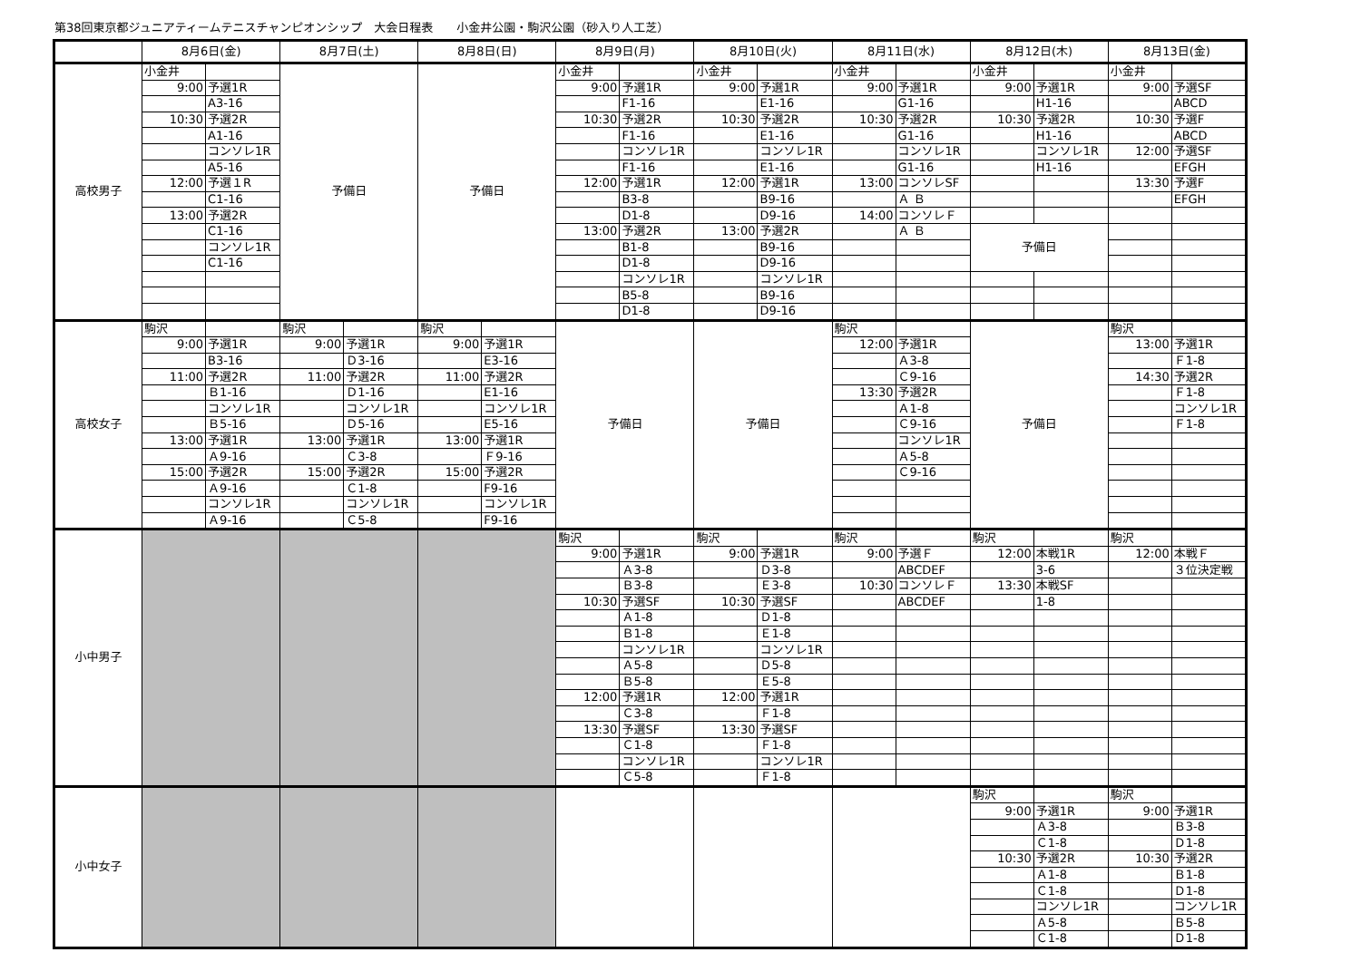第38回東京都ジュニアティームテニスチャンピオンシップ　大会日程表　　小金井公園・駒沢公園（砂入り人工芝）
| | 8月6日(金) | | 8月7日(土) | | 8月8日(日) | | 8月9日(月) | | 8月10日(火) | | 8月11日(水) | | 8月12日(木) | | 8月13日(金) | |
| --- | --- | --- | --- | --- | --- | --- | --- | --- | --- | --- | --- | --- | --- | --- | --- | --- |
| 高校男子 | 小金井 | | 予備日 | | 予備日 | | 小金井 | | 小金井 | | 小金井 | | 小金井 | | 小金井 | |
| | 9:00 | 予選1R | | | | | 9:00 | 予選1R | 9:00 | 予選1R | 9:00 | 予選1R | 9:00 | 予選1R | 9:00 | 予選SF |
| | | A3-16 | | | | | | F1-16 | | E1-16 | | G1-16 | | H1-16 | | ABCD |
| | 10:30 | 予選2R | | | | | 10:30 | 予選2R | 10:30 | 予選2R | 10:30 | 予選2R | 10:30 | 予選2R | 10:30 | 予選F |
| | | A1-16 | | | | | | F1-16 | | E1-16 | | G1-16 | | H1-16 | | ABCD |
| | | コンソレ1R | | | | | | コンソレ1R | | コンソレ1R | | コンソレ1R | | コンソレ1R | 12:00 | 予選SF |
| | | A5-16 | | | | | | F1-16 | | E1-16 | | G1-16 | | H1-16 | | EFGH |
| | 12:00 | 予選１R | | | | | 12:00 | 予選1R | 12:00 | 予選1R | 13:00 | コンソレSF | | | 13:30 | 予選F |
| | | C1-16 | | | | | | B3-8 | | B9-16 | | Ａ Ｂ | | | | EFGH |
| | 13:00 | 予選2R | | | | | | D1-8 | | D9-16 | 14:00 | コンソレＦ | | | | |
| | | C1-16 | | | | | 13:00 | 予選2R | 13:00 | 予選2R | | Ａ Ｂ | 予備日 | | | |
| | | コンソレ1R | | | | | | B1-8 | | B9-16 | | | | | | |
| | | C1-16 | | | | | | D1-8 | | D9-16 | | | | | | |
| | | | | | | | | コンソレ1R | | コンソレ1R | | | | | | |
| | | | | | | | | B5-8 | | B9-16 | | | | | | |
| | | | | | | | | D1-8 | | D9-16 | | | | | | |
| 高校女子 | 駒沢 | | 駒沢 | | 駒沢 | | 予備日 | | 予備日 | | 駒沢 | | 予備日 | | 駒沢 | |
| | 9:00 | 予選1R | 9:00 | 予選1R | 9:00 | 予選1R | | | | | 12:00 | 予選1R | | | 13:00 | 予選1R |
| | | B3-16 | | Ｄ3-16 | | E3-16 | | | | | | Ａ3-8 | | | | Ｆ1-8 |
| | 11:00 | 予選2R | 11:00 | 予選2R | 11:00 | 予選2R | | | | | | Ｃ9-16 | | | 14:30 | 予選2R |
| | | Ｂ1-16 | | Ｄ1-16 | | E1-16 | | | | | 13:30 | 予選2R | | | | Ｆ1-8 |
| | | コンソレ1R | | コンソレ1R | | コンソレ1R | | | | | | Ａ1-8 | | | | コンソレ1R |
| | | Ｂ5-16 | | Ｄ5-16 | | E5-16 | | | | | | Ｃ9-16 | | | | Ｆ1-8 |
| | 13:00 | 予選1R | 13:00 | 予選1R | 13:00 | 予選1R | | | | | | コンソレ1R | | | | |
| | | Ａ9-16 | | Ｃ3-8 | | Ｆ9-16 | | | | | | Ａ5-8 | | | | |
| | 15:00 | 予選2R | 15:00 | 予選2R | 15:00 | 予選2R | | | | | | Ｃ9-16 | | | | |
| | | Ａ9-16 | | Ｃ1-8 | | F9-16 | | | | | | | | | | |
| | | コンソレ1R | | コンソレ1R | | コンソレ1R | | | | | | | | | | |
| | | Ａ9-16 | | Ｃ5-8 | | F9-16 | | | | | | | | | | |
| 小中男子 | | | | | | | 駒沢 | | 駒沢 | | 駒沢 | | 駒沢 | | 駒沢 | |
| | | | | | | | 9:00 | 予選1R | 9:00 | 予選1R | 9:00 | 予選Ｆ | 12:00 | 本戦1R | 12:00 | 本戦Ｆ |
| | | | | | | | | Ａ3-8 | | Ｄ3-8 | | ABCDEF | | 3-6 | | ３位決定戦 |
| | | | | | | | | Ｂ3-8 | | Ｅ3-8 | 10:30 | コンソレＦ | 13:30 | 本戦SF | | |
| | | | | | | | 10:30 | 予選SF | 10:30 | 予選SF | | ABCDEF | | 1-8 | | |
| | | | | | | | | Ａ1-8 | | Ｄ1-8 | | | | | | |
| | | | | | | | | Ｂ1-8 | | Ｅ1-8 | | | | | | |
| | | | | | | | | コンソレ1R | | コンソレ1R | | | | | | |
| | | | | | | | | Ａ5-8 | | Ｄ5-8 | | | | | | |
| | | | | | | | | Ｂ5-8 | | Ｅ5-8 | | | | | | |
| | | | | | | | 12:00 | 予選1R | 12:00 | 予選1R | | | | | | |
| | | | | | | | | Ｃ3-8 | | Ｆ1-8 | | | | | | |
| | | | | | | | 13:30 | 予選SF | 13:30 | 予選SF | | | | | | |
| | | | | | | | | Ｃ1-8 | | Ｆ1-8 | | | | | | |
| | | | | | | | | コンソレ1R | | コンソレ1R | | | | | | |
| | | | | | | | | Ｃ5-8 | | Ｆ1-8 | | | | | | |
| 小中女子 | | | | | | | | | | | | | 駒沢 | | 駒沢 | |
| | | | | | | | | | | | | | 9:00 | 予選1R | 9:00 | 予選1R |
| | | | | | | | | | | | | | | Ａ3-8 | | Ｂ3-8 |
| | | | | | | | | | | | | | | Ｃ1-8 | | Ｄ1-8 |
| | | | | | | | | | | | | | 10:30 | 予選2R | 10:30 | 予選2R |
| | | | | | | | | | | | | | | Ａ1-8 | | Ｂ1-8 |
| | | | | | | | | | | | | | | Ｃ1-8 | | Ｄ1-8 |
| | | | | | | | | | | | | | | コンソレ1R | | コンソレ1R |
| | | | | | | | | | | | | | | Ａ5-8 | | Ｂ5-8 |
| | | | | | | | | | | | | | | Ｃ1-8 | | Ｄ1-8 |